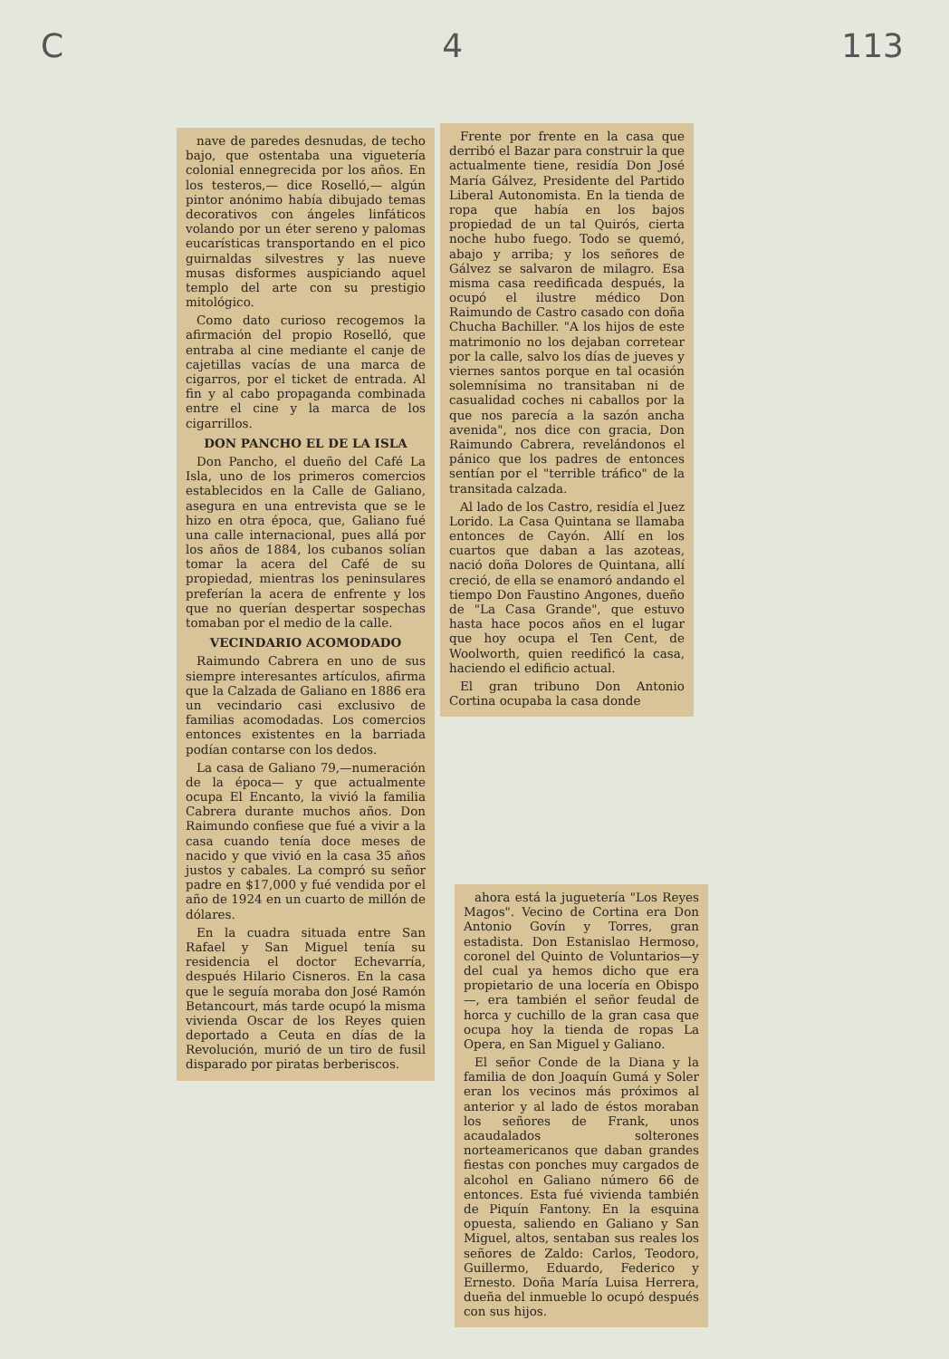C 4 113
nave de paredes desnudas, de techo bajo, que ostentaba una viguetería colonial ennegrecida por los años. En los testeros,— dice Roselló,— algún pintor anónimo había dibujado temas decorativos con ángeles linfáticos volando por un éter sereno y palomas eucarísticas transportando en el pico guirnaldas silvestres y las nueve musas disformes auspiciando aquel templo del arte con su prestigio mitológico.
Como dato curioso recogemos la afirmación del propio Roselló, que entraba al cine mediante el canje de cajetillas vacías de una marca de cigarros, por el ticket de entrada. Al fin y al cabo propaganda combinada entre el cine y la marca de los cigarrillos.
DON PANCHO EL DE LA ISLA
Don Pancho, el dueño del Café La Isla, uno de los primeros comercios establecidos en la Calle de Galiano, asegura en una entrevista que se le hizo en otra época, que, Galiano fué una calle internacional, pues allá por los años de 1884, los cubanos solían tomar la acera del Café de su propiedad, mientras los peninsulares preferían la acera de enfrente y los que no querían despertar sospechas tomaban por el medio de la calle.
VECINDARIO ACOMODADO
Raimundo Cabrera en uno de sus siempre interesantes artículos, afirma que la Calzada de Galiano en 1886 era un vecindario casi exclusivo de familias acomodadas. Los comercios entonces existentes en la barriada podían contarse con los dedos.
La casa de Galiano 79,—numeración de la época— y que actualmente ocupa El Encanto, la vivió la familia Cabrera durante muchos años. Don Raimundo confiese que fué a vivir a la casa cuando tenía doce meses de nacido y que vivió en la casa 35 años justos y cabales. La compró su señor padre en $17,000 y fué vendida por el año de 1924 en un cuarto de millón de dólares.
En la cuadra situada entre San Rafael y San Miguel tenía su residencia el doctor Echevarría, después Hilario Cisneros. En la casa que le seguía moraba don José Ramón Betancourt, más tarde ocupó la misma vivienda Oscar de los Reyes quien deportado a Ceuta en días de la Revolución, murió de un tiro de fusil disparado por piratas berberiscos.
Frente por frente en la casa que derribó el Bazar para construir la que actualmente tiene, residía Don José María Gálvez, Presidente del Partido Liberal Autonomista. En la tienda de ropa que había en los bajos propiedad de un tal Quirós, cierta noche hubo fuego. Todo se quemó, abajo y arriba; y los señores de Gálvez se salvaron de milagro. Esa misma casa reedificada después, la ocupó el ilustre médico Don Raimundo de Castro casado con doña Chucha Bachiller. "A los hijos de este matrimonio no los dejaban corretear por la calle, salvo los días de jueves y viernes santos porque en tal ocasión solemnísima no transitaban ni de casualidad coches ni caballos por la que nos parecía a la sazón ancha avenida", nos dice con gracia, Don Raimundo Cabrera, revelándonos el pánico que los padres de entonces sentían por el "terrible tráfico" de la transitada calzada.
Al lado de los Castro, residía el Juez Lorido. La Casa Quintana se llamaba entonces de Cayón. Allí en los cuartos que daban a las azoteas, nació doña Dolores de Quintana, allí creció, de ella se enamoró andando el tiempo Don Faustino Angones, dueño de "La Casa Grande", que estuvo hasta hace pocos años en el lugar que hoy ocupa el Ten Cent, de Woolworth, quien reedificó la casa, haciendo el edificio actual.
El gran tribuno Don Antonio Cortina ocupaba la casa donde
ahora está la juguetería "Los Reyes Magos". Vecino de Cortina era Don Antonio Govín y Torres, gran estadista. Don Estanislao Hermoso, coronel del Quinto de Voluntarios—y del cual ya hemos dicho que era propietario de una locería en Obispo—, era también el señor feudal de horca y cuchillo de la gran casa que ocupa hoy la tienda de ropas La Opera, en San Miguel y Galiano.
El señor Conde de la Diana y la familia de don Joaquín Gumá y Soler eran los vecinos más próximos al anterior y al lado de éstos moraban los señores de Frank, unos acaudalados solterones norteamericanos que daban grandes fiestas con ponches muy cargados de alcohol en Galiano número 66 de entonces. Esta fué vivienda también de Piquín Fantony. En la esquina opuesta, saliendo en Galiano y San Miguel, altos, sentaban sus reales los señores de Zaldo: Carlos, Teodoro, Guillermo, Eduardo, Federico y Ernesto. Doña María Luisa Herrera, dueña del inmueble lo ocupó después con sus hijos.